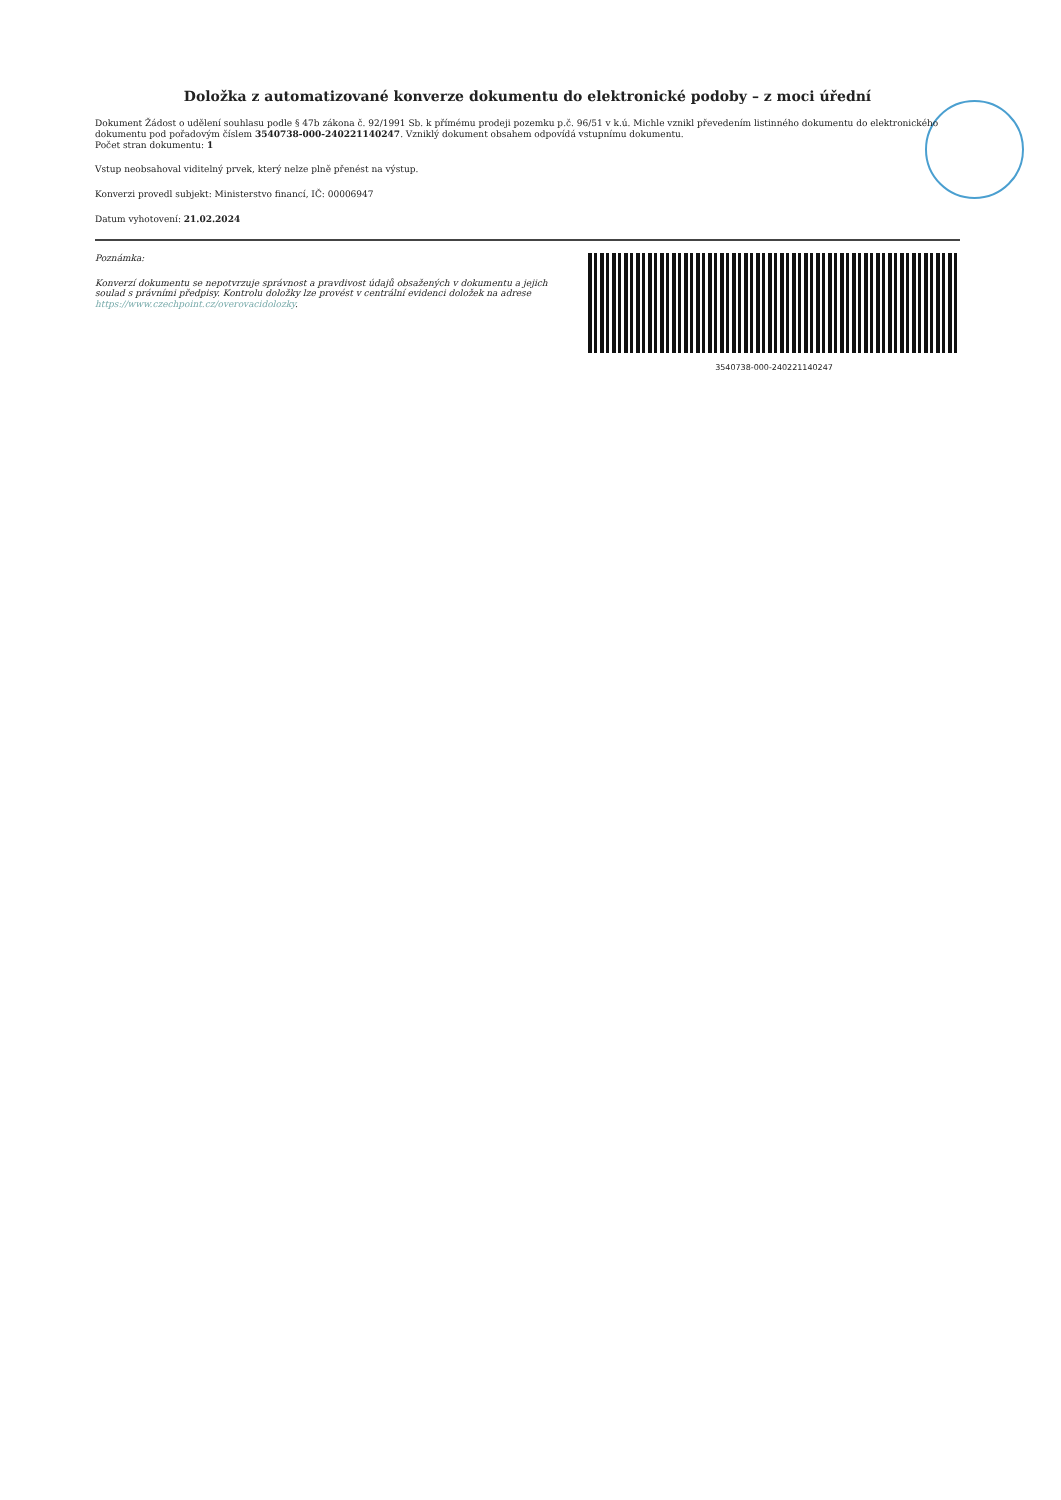Doložka z automatizované konverze dokumentu do elektronické podoby – z moci úřední
Dokument Žádost o udělení souhlasu podle § 47b zákona č. 92/1991 Sb. k přímému prodeji pozemku p.č. 96/51 v k.ú. Michle vznikl převedením listinného dokumentu do elektronického dokumentu pod pořadovým číslem 3540738-000-240221140247. Vzniklý dokument obsahem odpovídá vstupnímu dokumentu.
Počet stran dokumentu: 1
Vstup neobsahoval viditelný prvek, který nelze plně přenést na výstup.
Konverzi provedl subjekt: Ministerstvo financí, IČ: 00006947
Datum vyhotovení: 21.02.2024
Poznámka:
Konverzí dokumentu se nepotvrzuje správnost a pravdivost údajů obsažených v dokumentu a jejich soulad s právními předpisy. Kontrolu doložky lze provést v centrální evidenci doložek na adrese https://www.czechpoint.cz/overovacidolozky.
3540738-000-240221140247